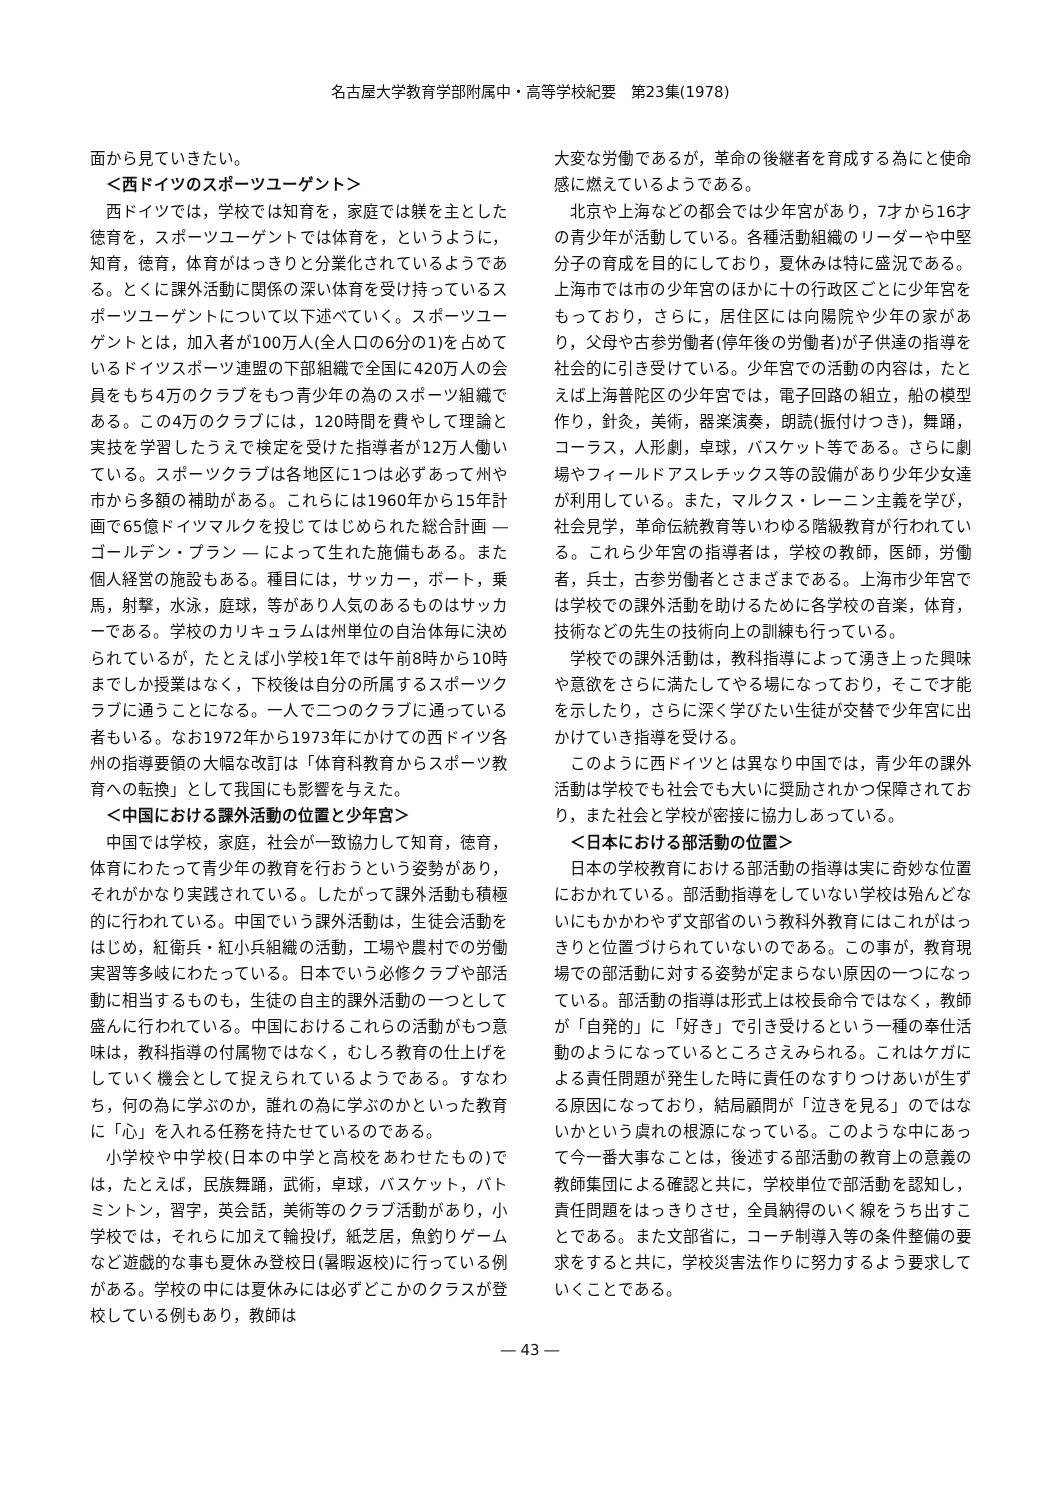名古屋大学教育学部附属中・高等学校紀要　第23集(1978)
面から見ていきたい。
＜西ドイツのスポーツユーゲント＞
西ドイツでは，学校では知育を，家庭では躾を主とした徳育を，スポーツユーゲントでは体育を，というように，知育，徳育，体育がはっきりと分業化されているようである。とくに課外活動に関係の深い体育を受け持っているスポーツユーゲントについて以下述べていく。スポーツユーゲントとは，加入者が100万人(全人口の6分の1)を占めているドイツスポーツ連盟の下部組織で全国に420万人の会員をもち4万のクラブをもつ青少年の為のスポーツ組織である。この4万のクラブには，120時間を費やして理論と実技を学習したうえで検定を受けた指導者が12万人働いている。スポーツクラブは各地区に1つは必ずあって州や市から多額の補助がある。これらには1960年から15年計画で65億ドイツマルクを投じてはじめられた総合計画 ― ゴールデン・プラン ― によって生れた施備もある。また個人経営の施設もある。種目には，サッカー，ボート，乗馬，射撃，水泳，庭球，等があり人気のあるものはサッカーである。学校のカリキュラムは州単位の自治体毎に決められているが，たとえば小学校1年では午前8時から10時までしか授業はなく，下校後は自分の所属するスポーツクラブに通うことになる。一人で二つのクラブに通っている者もいる。なお1972年から1973年にかけての西ドイツ各州の指導要領の大幅な改訂は「体育科教育からスポーツ教育への転換」として我国にも影響を与えた。
＜中国における課外活動の位置と少年宮＞
中国では学校，家庭，社会が一致協力して知育，徳育，体育にわたって青少年の教育を行おうという姿勢があり，それがかなり実践されている。したがって課外活動も積極的に行われている。中国でいう課外活動は，生徒会活動をはじめ，紅衛兵・紅小兵組織の活動，工場や農村での労働実習等多岐にわたっている。日本でいう必修クラブや部活動に相当するものも，生徒の自主的課外活動の一つとして盛んに行われている。中国におけるこれらの活動がもつ意味は，教科指導の付属物ではなく，むしろ教育の仕上げをしていく機会として捉えられているようである。すなわち，何の為に学ぶのか，誰れの為に学ぶのかといった教育に「心」を入れる任務を持たせているのである。
小学校や中学校(日本の中学と高校をあわせたもの)では，たとえば，民族舞踊，武術，卓球，バスケット，バトミントン，習字，英会話，美術等のクラブ活動があり，小学校では，それらに加えて輪投げ，紙芝居，魚釣りゲームなど遊戯的な事も夏休み登校日(暑暇返校)に行っている例がある。学校の中には夏休みには必ずどこかのクラスが登校している例もあり，教師は
大変な労働であるが，革命の後継者を育成する為にと使命感に燃えているようである。
北京や上海などの都会では少年宮があり，7才から16才の青少年が活動している。各種活動組織のリーダーや中堅分子の育成を目的にしており，夏休みは特に盛況である。上海市では市の少年宮のほかに十の行政区ごとに少年宮をもっており，さらに，居住区には向陽院や少年の家があり，父母や古参労働者(停年後の労働者)が子供達の指導を社会的に引き受けている。少年宮での活動の内容は，たとえば上海普陀区の少年宮では，電子回路の組立，船の模型作り，針灸，美術，器楽演奏，朗読(振付けつき)，舞踊，コーラス，人形劇，卓球，バスケット等である。さらに劇場やフィールドアスレチックス等の設備があり少年少女達が利用している。また，マルクス・レーニン主義を学び，社会見学，革命伝統教育等いわゆる階級教育が行われている。これら少年宮の指導者は，学校の教師，医師，労働者，兵士，古参労働者とさまざまである。上海市少年宮では学校での課外活動を助けるために各学校の音楽，体育，技術などの先生の技術向上の訓練も行っている。
学校での課外活動は，教科指導によって湧き上った興味や意欲をさらに満たしてやる場になっており，そこで才能を示したり，さらに深く学びたい生徒が交替で少年宮に出かけていき指導を受ける。
このように西ドイツとは異なり中国では，青少年の課外活動は学校でも社会でも大いに奨励されかつ保障されており，また社会と学校が密接に協力しあっている。
＜日本における部活動の位置＞
日本の学校教育における部活動の指導は実に奇妙な位置におかれている。部活動指導をしていない学校は殆んどないにもかかわやず文部省のいう教科外教育にはこれがはっきりと位置づけられていないのである。この事が，教育現場での部活動に対する姿勢が定まらない原因の一つになっている。部活動の指導は形式上は校長命令ではなく，教師が「自発的」に「好き」で引き受けるという一種の奉仕活動のようになっているところさえみられる。これはケガによる責任問題が発生した時に責任のなすりつけあいが生ずる原因になっており，結局顧問が「泣きを見る」のではないかという虞れの根源になっている。このような中にあって今一番大事なことは，後述する部活動の教育上の意義の教師集団による確認と共に，学校単位で部活動を認知し，責任問題をはっきりさせ，全員納得のいく線をうち出すことである。また文部省に，コーチ制導入等の条件整備の要求をすると共に，学校災害法作りに努力するよう要求していくことである。
― 43 ―